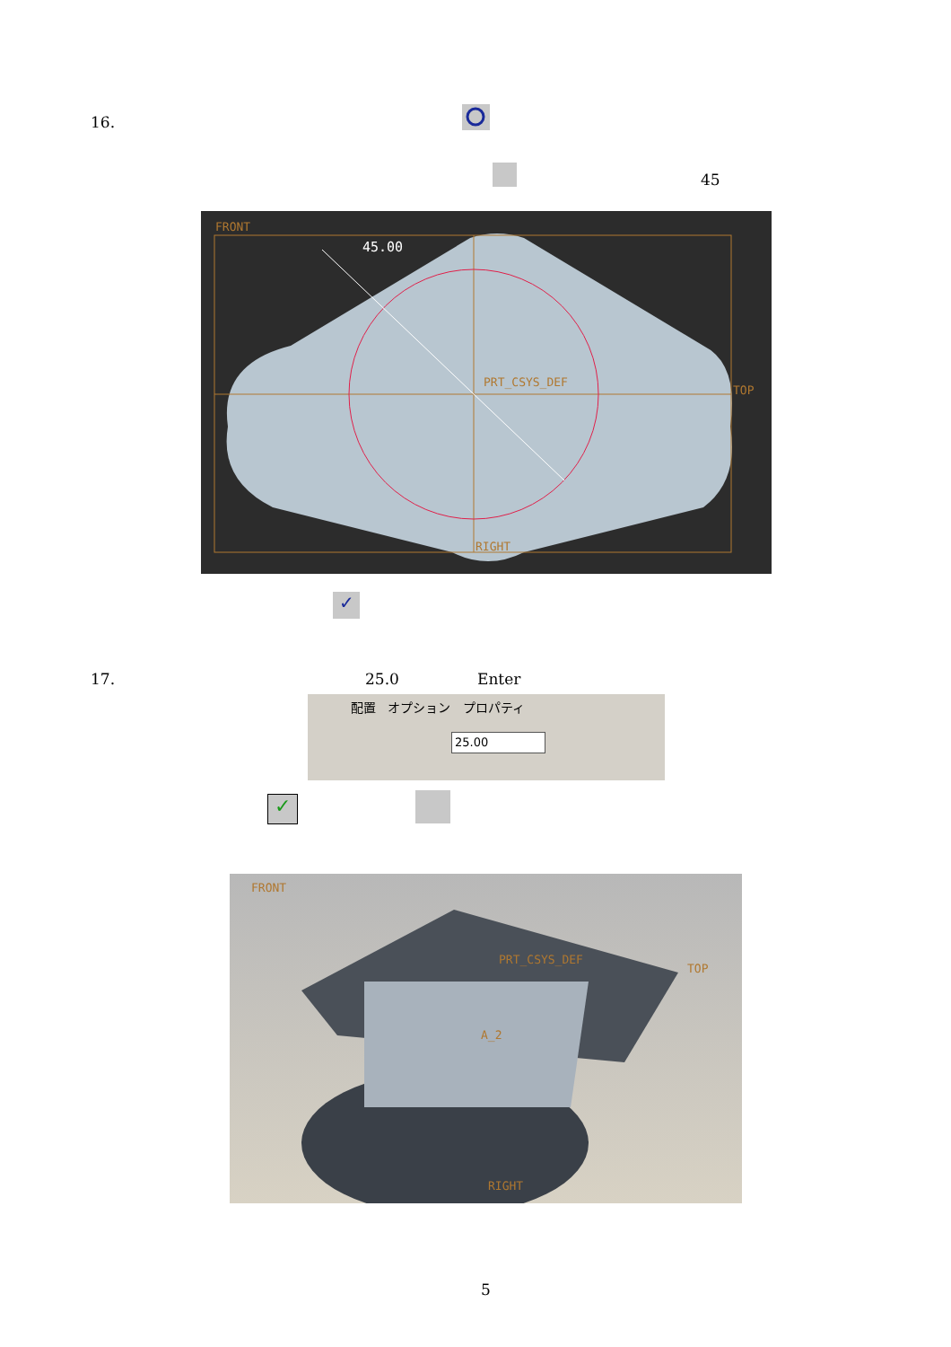16.
45
FRONT
45.00
PRT_CSYS_DEF
TOP
RIGHT
✓
17. 25.0 Enter
配置 オプション プロパティ
25.00
✓
FRONT
PRT_CSYS_DEF
TOP
A_2
RIGHT
5